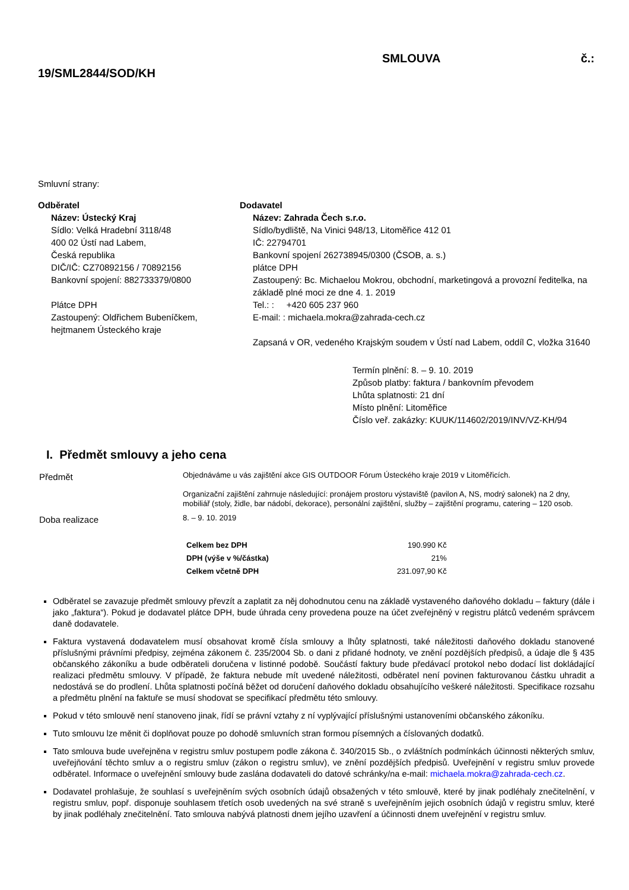SMLOUVA č.:
19/SML2844/SOD/KH
Smluvní strany:
Odběratel
Název: Ústecký Kraj
Sídlo: Velká Hradební 3118/48
400 02 Ústí nad Labem,
Česká republika
DIČ/IČ: CZ70892156 / 70892156
Bankovní spojení: 882733379/0800
Plátce DPH
Zastoupený: Oldřichem Bubeníčkem,
hejtmanem Ústeckého kraje
Dodavatel
Název: Zahrada Čech s.r.o.
Sídlo/bydliště, Na Vinici 948/13, Litoměřice 412 01
IČ: 22794701
Bankovní spojení 262738945/0300 (ČSOB, a. s.)
plátce DPH
Zastoupený: Bc. Michaelou Mokrou, obchodní, marketingová a provozní ředitelka, na základě plné moci ze dne 4. 1. 2019
Tel.: : +420 605 237 960
E-mail: : michaela.mokra@zahrada-cech.cz
Zapsaná v OR, vedeného Krajským soudem v Ústí nad Labem, oddíl C, vložka 31640
Termín plnění: 8. – 9. 10. 2019
Způsob platby: faktura / bankovním převodem
Lhůta splatnosti: 21 dní
Místo plnění: Litoměřice
Číslo veř. zakázky: KUUK/114602/2019/INV/VZ-KH/94
I. Předmět smlouvy a jeho cena
| Předmět | Objednáváme u vás zajištění akce GIS OUTDOOR Fórum Ústeckého kraje 2019 v Litoměřicích. Organizační zajištění zahrnuje následující: pronájem prostoru výstaviště (pavilon A, NS, modrý salonek) na 2 dny, mobiliář (stoly, židle, bar nádobí, dekorace), personální zajištění, služby – zajištění programu, catering – 120 osob. |
| Doba realizace | 8. – 9. 10. 2019 |
| Celkem bez DPH | 190.990 Kč |
| DPH (výše v %/částka) | 21% |
| Celkem včetně DPH | 231.097,90 Kč |
Odběratel se zavazuje předmět smlouvy převzít a zaplatit za něj dohodnutou cenu na základě vystaveného daňového dokladu – faktury (dále i jako „faktura“). Pokud je dodavatel plátce DPH, bude úhrada ceny provedena pouze na účet zveřejněný v registru plátců vedeném správcem daně dodavatele.
Faktura vystavená dodavatelem musí obsahovat kromě čísla smlouvy a lhůty splatnosti, také náležitosti daňového dokladu stanovené příslušnými právními předpisy, zejména zákonem č. 235/2004 Sb. o dani z přidané hodnoty, ve znění pozdějších předpisů, a údaje dle § 435 občanského zákoníku a bude odběrateli doručena v listinné podobě. Součástí faktury bude předávací protokol nebo dodací list dokládající realizaci předmětu smlouvy. V případě, že faktura nebude mít uvedené náležitosti, odběratel není povinen fakturovanou částku uhradit a nedostává se do prodlení. Lhůta splatnosti počíná běžet od doručení daňového dokladu obsahujícího veškeré náležitosti. Specifikace rozsahu a předmětu plnění na faktuře se musí shodovat se specifikací předmětu této smlouvy.
Pokud v této smlouvě není stanoveno jinak, řídí se právní vztahy z ní vyplývající příslušnými ustanoveními občanského zákoníku.
Tuto smlouvu lze měnit či doplňovat pouze po dohodě smluvních stran formou písemných a číslovaných dodatků.
Tato smlouva bude uveřejněna v registru smluv postupem podle zákona č. 340/2015 Sb., o zvláštních podmínkách účinnosti některých smluv, uveřejňování těchto smluv a o registru smluv (zákon o registru smluv), ve znění pozdějších předpisů. Uveřejnění v registru smluv provede odběratel. Informace o uveřejnění smlouvy bude zaslána dodavateli do datové schránky/na e-mail: michaela.mokra@zahrada-cech.cz.
Dodavatel prohlašuje, že souhlasí s uveřejněním svých osobních údajů obsažených v této smlouvě, které by jinak podléhaly znečitelnění, v registru smluv, popř. disponuje souhlasem třetích osob uvedených na své straně s uveřejněním jejich osobních údajů v registru smluv, které by jinak podléhaly znečitelnění. Tato smlouva nabývá platnosti dnem jejího uzavření a účinnosti dnem uveřejnění v registru smluv.